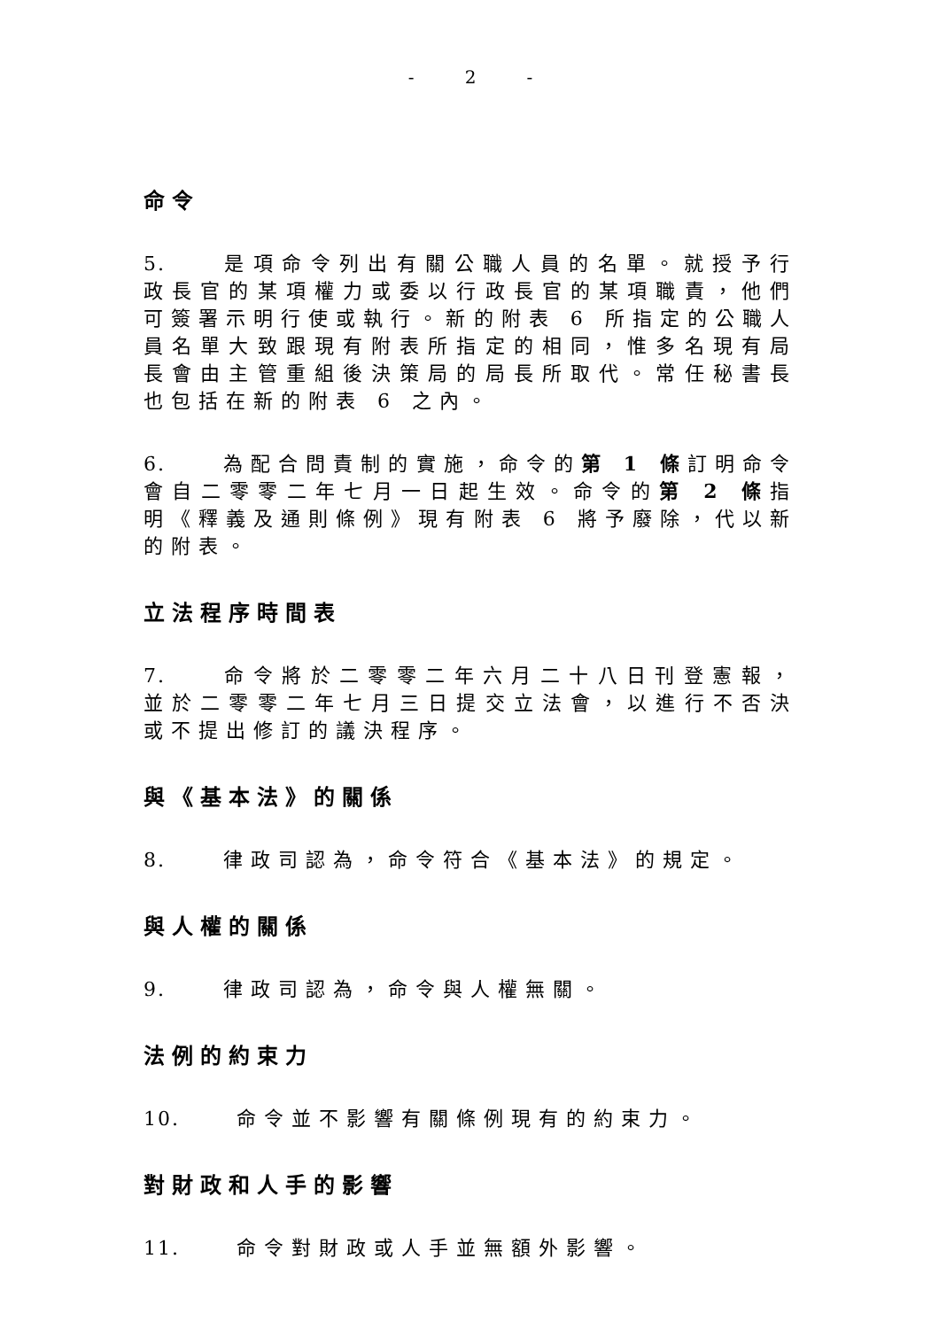- 2 -
命令
5. 是項命令列出有關公職人員的名單。就授予行政長官的某項權力或委以行政長官的某項職責，他們可簽署示明行使或執行。新的附表 6 所指定的公職人員名單大致跟現有附表所指定的相同，惟多名現有局長會由主管重組後決策局的局長所取代。常任秘書長也包括在新的附表 6 之內。
6. 為配合問責制的實施，命令的第 1 條訂明命令會自二零零二年七月一日起生效。命令的第 2 條指明《釋義及通則條例》現有附表 6 將予廢除，代以新的附表。
立法程序時間表
7. 命令將於二零零二年六月二十八日刊登憲報，並於二零零二年七月三日提交立法會，以進行不否決或不提出修訂的議決程序。
與《基本法》的關係
8. 律政司認為，命令符合《基本法》的規定。
與人權的關係
9. 律政司認為，命令與人權無關。
法例的約束力
10. 命令並不影響有關條例現有的約束力。
對財政和人手的影響
11. 命令對財政或人手並無額外影響。